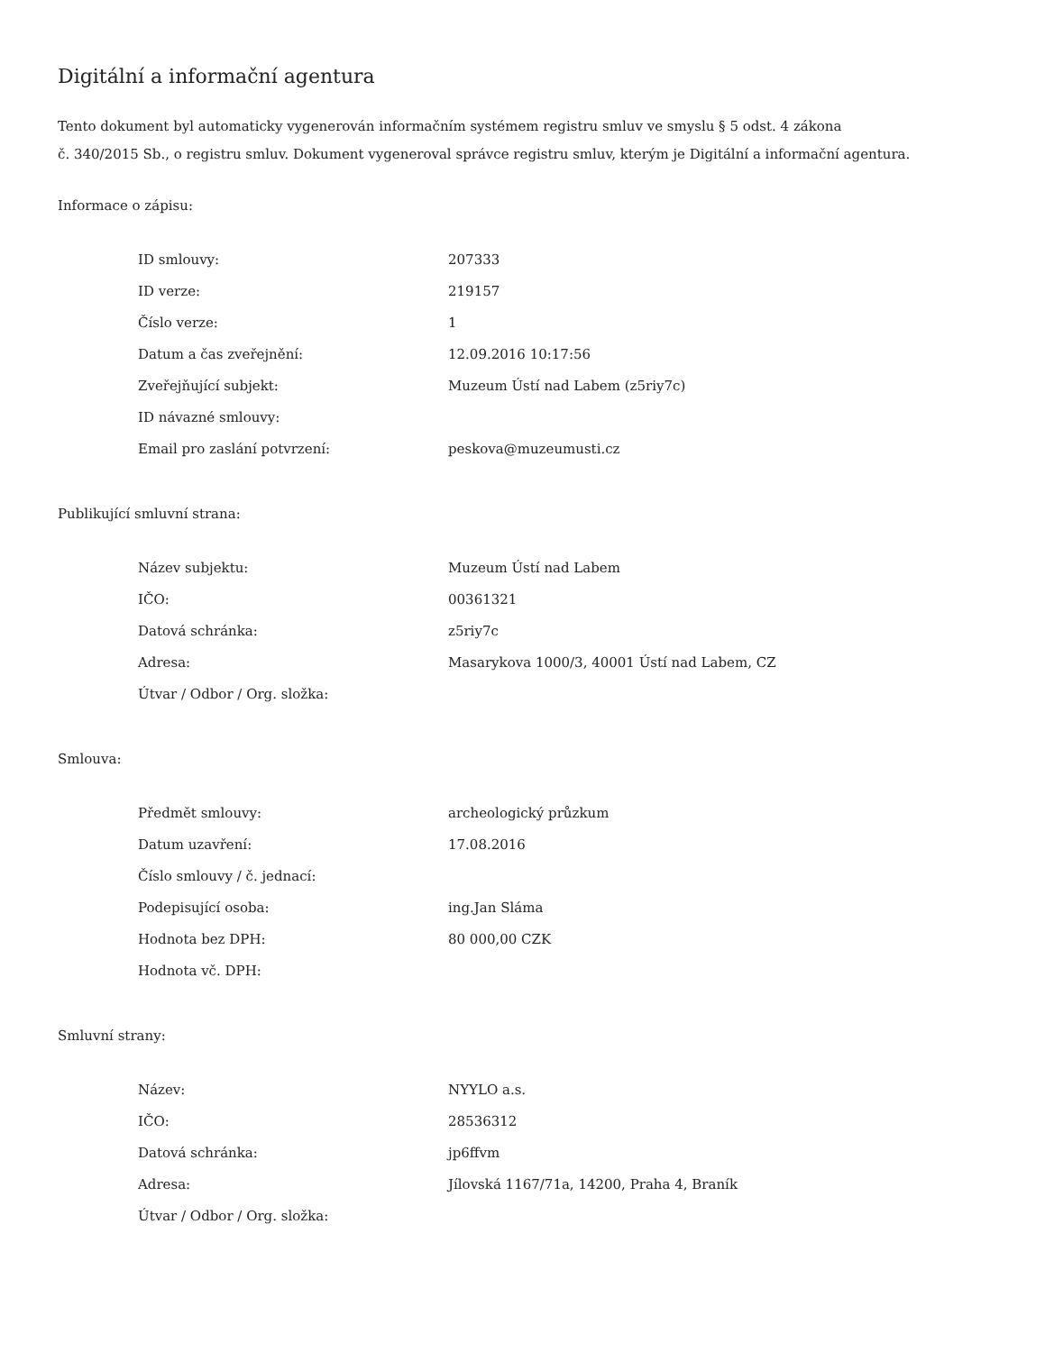Digitální a informační agentura
Tento dokument byl automaticky vygenerován informačním systémem registru smluv ve smyslu § 5 odst. 4 zákona
č. 340/2015 Sb., o registru smluv. Dokument vygeneroval správce registru smluv, kterým je Digitální a informační agentura.
Informace o zápisu:
| ID smlouvy: | 207333 |
| ID verze: | 219157 |
| Číslo verze: | 1 |
| Datum a čas zveřejnění: | 12.09.2016 10:17:56 |
| Zveřejňující subjekt: | Muzeum Ústí nad Labem (z5riy7c) |
| ID návazné smlouvy: | |
| Email pro zaslání potvrzení: | peskova@muzeumusti.cz |
Publikující smluvní strana:
| Název subjektu: | Muzeum Ústí nad Labem |
| IČO: | 00361321 |
| Datová schránka: | z5riy7c |
| Adresa: | Masarykova 1000/3, 40001 Ústí nad Labem, CZ |
| Útvar / Odbor / Org. složka: | |
Smlouva:
| Předmět smlouvy: | archeologický průzkum |
| Datum uzavření: | 17.08.2016 |
| Číslo smlouvy / č. jednací: | |
| Podepisující osoba: | ing.Jan Sláma |
| Hodnota bez DPH: | 80 000,00 CZK |
| Hodnota vč. DPH: | |
Smluvní strany:
| Název: | NYYLO a.s. |
| IČO: | 28536312 |
| Datová schránka: | jp6ffvm |
| Adresa: | Jílovská 1167/71a, 14200, Praha 4, Braník |
| Útvar / Odbor / Org. složka: | |